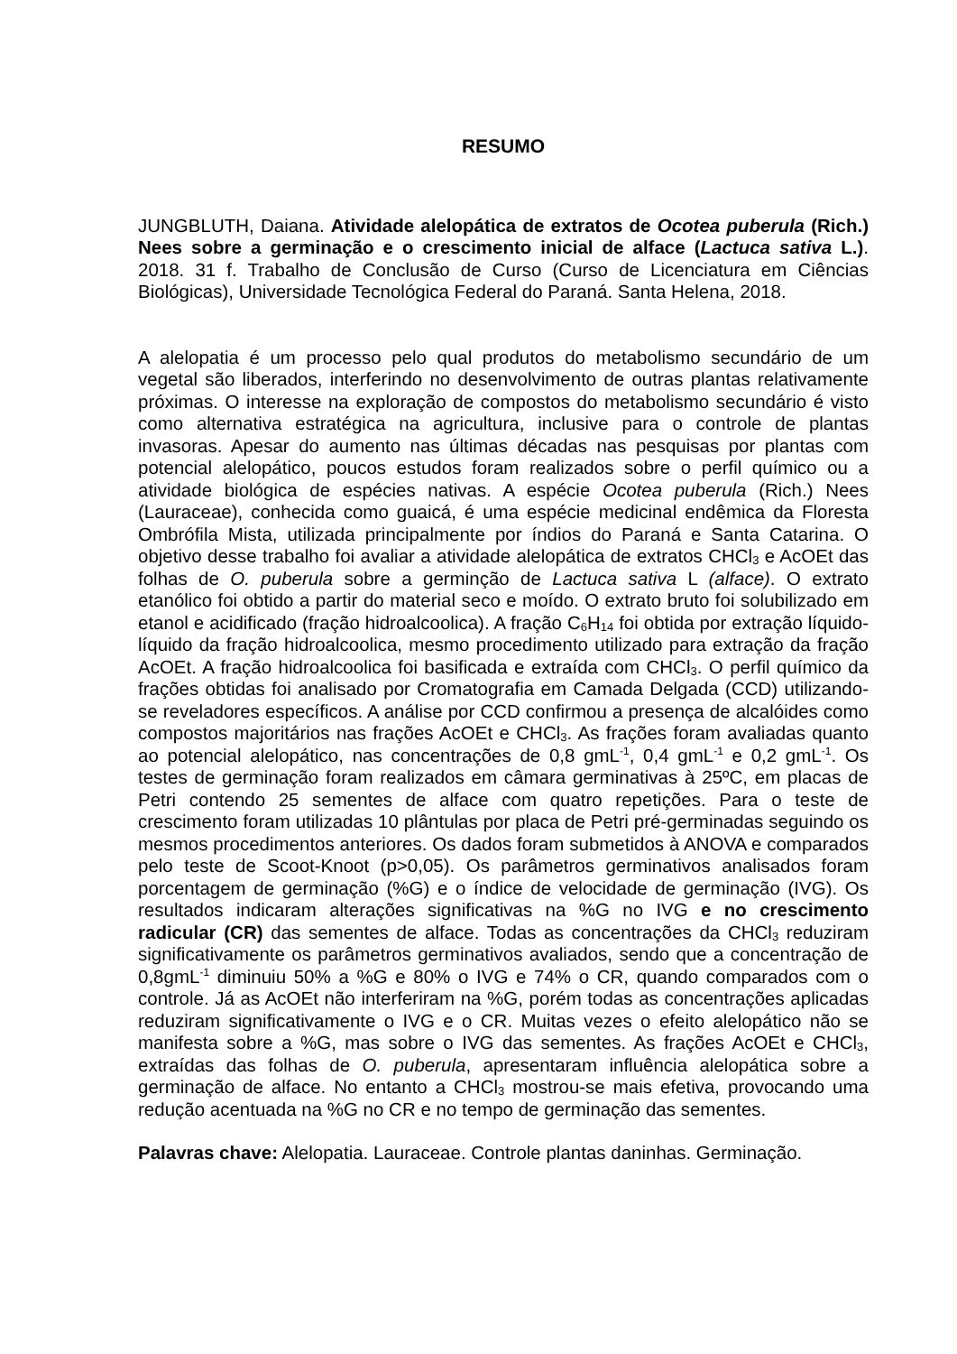RESUMO
JUNGBLUTH, Daiana. Atividade alelopática de extratos de Ocotea puberula (Rich.) Nees sobre a germinação e o crescimento inicial de alface (Lactuca sativa L.). 2018. 31 f. Trabalho de Conclusão de Curso (Curso de Licenciatura em Ciências Biológicas), Universidade Tecnológica Federal do Paraná. Santa Helena, 2018.
A alelopatia é um processo pelo qual produtos do metabolismo secundário de um vegetal são liberados, interferindo no desenvolvimento de outras plantas relativamente próximas. O interesse na exploração de compostos do metabolismo secundário é visto como alternativa estratégica na agricultura, inclusive para o controle de plantas invasoras. Apesar do aumento nas últimas décadas nas pesquisas por plantas com potencial alelopático, poucos estudos foram realizados sobre o perfil químico ou a atividade biológica de espécies nativas. A espécie Ocotea puberula (Rich.) Nees (Lauraceae), conhecida como guaicá, é uma espécie medicinal endêmica da Floresta Ombrófila Mista, utilizada principalmente por índios do Paraná e Santa Catarina. O objetivo desse trabalho foi avaliar a atividade alelopática de extratos CHCl<sub>3</sub> e AcOEt das folhas de O. puberula sobre a germinção de Lactuca sativa L (alface). O extrato etanólico foi obtido a partir do material seco e moído. O extrato bruto foi solubilizado em etanol e acidificado (fração hidroalcoolica). A fração C<sub>6</sub>H<sub>14</sub> foi obtida por extração líquido-líquido da fração hidroalcoolica, mesmo procedimento utilizado para extração da fração AcOEt. A fração hidroalcoolica foi basificada e extraída com CHCl<sub>3</sub>. O perfil químico da frações obtidas foi analisado por Cromatografia em Camada Delgada (CCD) utilizando-se reveladores específicos. A análise por CCD confirmou a presença de alcalóides como compostos majoritários nas frações AcOEt e CHCl<sub>3</sub>. As frações foram avaliadas quanto ao potencial alelopático, nas concentrações de 0,8 gmL<sup>-1</sup>, 0,4 gmL<sup>-1</sup> e 0,2 gmL<sup>-1</sup>. Os testes de germinação foram realizados em câmara germinativas à 25ºC, em placas de Petri contendo 25 sementes de alface com quatro repetições. Para o teste de crescimento foram utilizadas 10 plântulas por placa de Petri pré-germinadas seguindo os mesmos procedimentos anteriores. Os dados foram submetidos à ANOVA e comparados pelo teste de Scoot-Knoot (p>0,05). Os parâmetros germinativos analisados foram porcentagem de germinação (%G) e o índice de velocidade de germinação (IVG). Os resultados indicaram alterações significativas na %G no IVG e no crescimento radicular (CR) das sementes de alface. Todas as concentrações da CHCl<sub>3</sub> reduziram significativamente os parâmetros germinativos avaliados, sendo que a concentração de 0,8gmL<sup>-1</sup> diminuiu 50% a %G e 80% o IVG e 74% o CR, quando comparados com o controle. Já as AcOEt não interferiram na %G, porém todas as concentrações aplicadas reduziram significativamente o IVG e o CR. Muitas vezes o efeito alelopático não se manifesta sobre a %G, mas sobre o IVG das sementes. As frações AcOEt e CHCl<sub>3</sub>, extraídas das folhas de O. puberula, apresentaram influência alelopática sobre a germinação de alface. No entanto a CHCl<sub>3</sub> mostrou-se mais efetiva, provocando uma redução acentuada na %G no CR e no tempo de germinação das sementes.
Palavras chave: Alelopatia. Lauraceae. Controle plantas daninhas. Germinação.